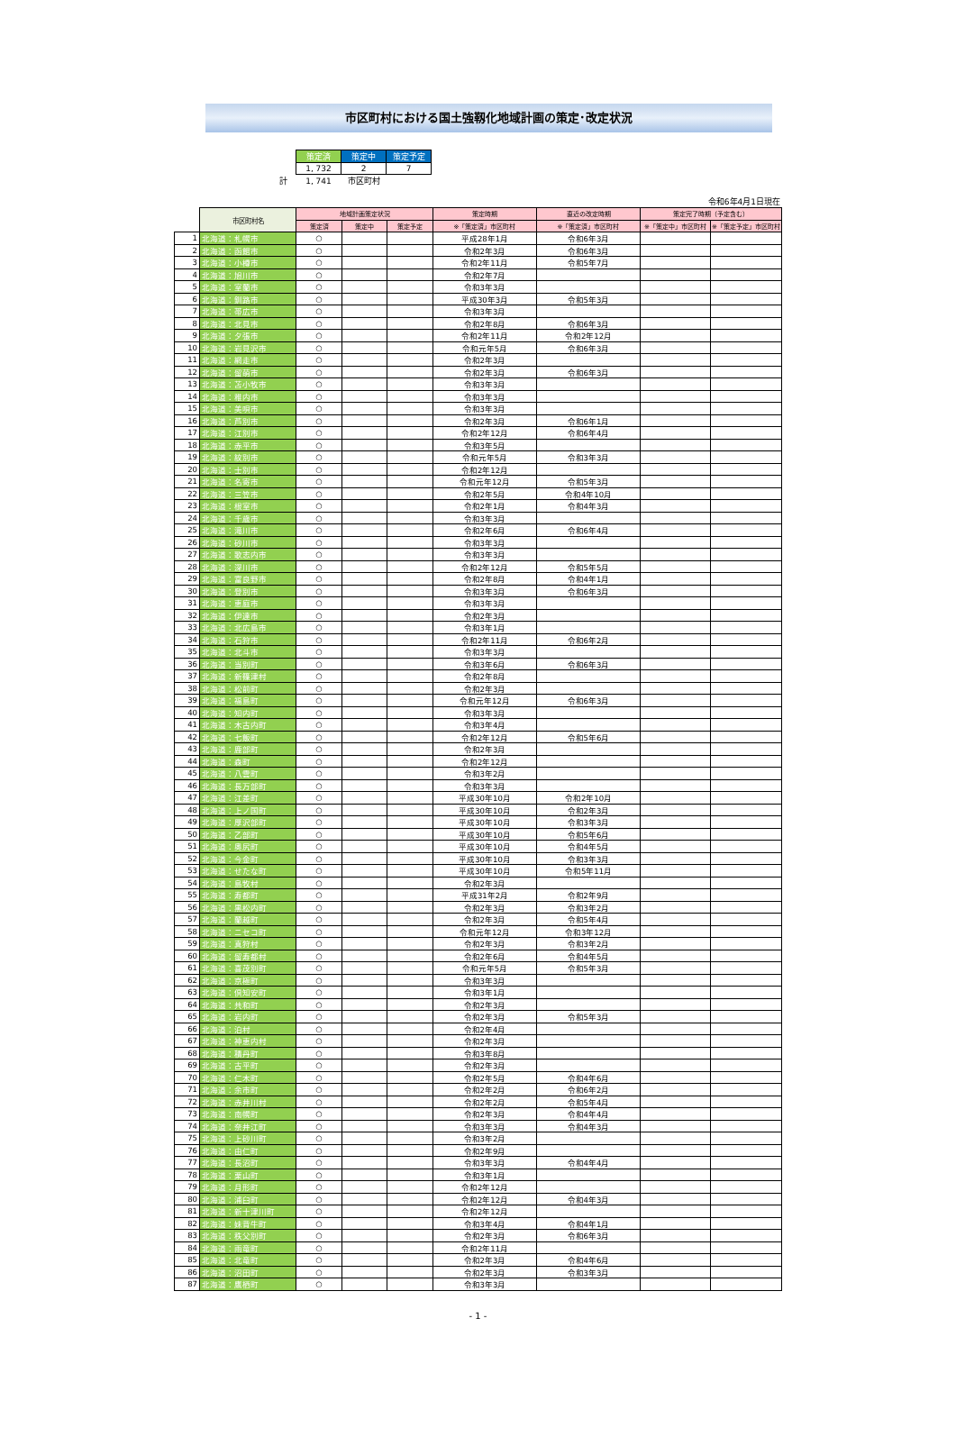市区町村における国土強靱化地域計画の策定･改定状況
| | 策定済 | 策定中 | 策定予定 |
| | 1, 732 | 2 | 7 |
| 計 | 1, 741 | 市区町村 | |
令和6年4月1日現在
| | 市区町村名 | 地域計画策定状況 | | | 策定時期 | 直近の改定時期 | 策定完了時期（予定含む） | |
| --- | --- | --- | --- | --- | --- | --- | --- | --- |
| | | 策定済 | 策定中 | 策定予定 | ※「策定済」市区町村 | ※「策定済」市区町村 | ※「策定中」市区町村 | ※「策定予定」市区町村 |
| 1 | 北海道：札幌市 | ○ | | | 平成28年1月 | 令和6年3月 | | |
| 2 | 北海道：函館市 | ○ | | | 令和2年3月 | 令和6年3月 | | |
| 3 | 北海道：小樽市 | ○ | | | 令和2年11月 | 令和5年7月 | | |
| 4 | 北海道：旭川市 | ○ | | | 令和2年7月 | | | |
| 5 | 北海道：室蘭市 | ○ | | | 令和3年3月 | | | |
| 6 | 北海道：釧路市 | ○ | | | 平成30年3月 | 令和5年3月 | | |
| 7 | 北海道：帯広市 | ○ | | | 令和3年3月 | | | |
| 8 | 北海道：北見市 | ○ | | | 令和2年8月 | 令和6年3月 | | |
| 9 | 北海道：夕張市 | ○ | | | 令和2年11月 | 令和2年12月 | | |
| 10 | 北海道：岩見沢市 | ○ | | | 令和元年5月 | 令和6年3月 | | |
| 11 | 北海道：網走市 | ○ | | | 令和2年3月 | | | |
| 12 | 北海道：留萌市 | ○ | | | 令和2年3月 | 令和6年3月 | | |
| 13 | 北海道：苫小牧市 | ○ | | | 令和3年3月 | | | |
| 14 | 北海道：稚内市 | ○ | | | 令和3年3月 | | | |
| 15 | 北海道：美唄市 | ○ | | | 令和3年3月 | | | |
| 16 | 北海道：芦別市 | ○ | | | 令和2年3月 | 令和6年1月 | | |
| 17 | 北海道：江別市 | ○ | | | 令和2年12月 | 令和6年4月 | | |
| 18 | 北海道：赤平市 | ○ | | | 令和3年5月 | | | |
| 19 | 北海道：紋別市 | ○ | | | 令和元年5月 | 令和3年3月 | | |
| 20 | 北海道：士別市 | ○ | | | 令和2年12月 | | | |
| 21 | 北海道：名寄市 | ○ | | | 令和元年12月 | 令和5年3月 | | |
| 22 | 北海道：三笠市 | ○ | | | 令和2年5月 | 令和4年10月 | | |
| 23 | 北海道：根室市 | ○ | | | 令和2年1月 | 令和4年3月 | | |
| 24 | 北海道：千歳市 | ○ | | | 令和3年3月 | | | |
| 25 | 北海道：滝川市 | ○ | | | 令和2年6月 | 令和6年4月 | | |
| 26 | 北海道：砂川市 | ○ | | | 令和3年3月 | | | |
| 27 | 北海道：歌志内市 | ○ | | | 令和3年3月 | | | |
| 28 | 北海道：深川市 | ○ | | | 令和2年12月 | 令和5年5月 | | |
| 29 | 北海道：富良野市 | ○ | | | 令和2年8月 | 令和4年1月 | | |
| 30 | 北海道：登別市 | ○ | | | 令和3年3月 | 令和6年3月 | | |
| 31 | 北海道：恵庭市 | ○ | | | 令和3年3月 | | | |
| 32 | 北海道：伊達市 | ○ | | | 令和2年3月 | | | |
| 33 | 北海道：北広島市 | ○ | | | 令和3年1月 | | | |
| 34 | 北海道：石狩市 | ○ | | | 令和2年11月 | 令和6年2月 | | |
| 35 | 北海道：北斗市 | ○ | | | 令和3年3月 | | | |
| 36 | 北海道：当別町 | ○ | | | 令和3年6月 | 令和6年3月 | | |
| 37 | 北海道：新篠津村 | ○ | | | 令和2年8月 | | | |
| 38 | 北海道：松前町 | ○ | | | 令和2年3月 | | | |
| 39 | 北海道：福島町 | ○ | | | 令和元年12月 | 令和6年3月 | | |
| 40 | 北海道：知内町 | ○ | | | 令和3年3月 | | | |
| 41 | 北海道：木古内町 | ○ | | | 令和3年4月 | | | |
| 42 | 北海道：七飯町 | ○ | | | 令和2年12月 | 令和5年6月 | | |
| 43 | 北海道：鹿部町 | ○ | | | 令和2年3月 | | | |
| 44 | 北海道：森町 | ○ | | | 令和2年12月 | | | |
| 45 | 北海道：八雲町 | ○ | | | 令和3年2月 | | | |
| 46 | 北海道：長万部町 | ○ | | | 令和3年3月 | | | |
| 47 | 北海道：江差町 | ○ | | | 平成30年10月 | 令和2年10月 | | |
| 48 | 北海道：上ノ国町 | ○ | | | 平成30年10月 | 令和2年3月 | | |
| 49 | 北海道：厚沢部町 | ○ | | | 平成30年10月 | 令和3年3月 | | |
| 50 | 北海道：乙部町 | ○ | | | 平成30年10月 | 令和5年6月 | | |
| 51 | 北海道：奥尻町 | ○ | | | 平成30年10月 | 令和4年5月 | | |
| 52 | 北海道：今金町 | ○ | | | 平成30年10月 | 令和3年3月 | | |
| 53 | 北海道：せたな町 | ○ | | | 平成30年10月 | 令和5年11月 | | |
| 54 | 北海道：島牧村 | ○ | | | 令和2年3月 | | | |
| 55 | 北海道：寿都町 | ○ | | | 平成31年2月 | 令和2年9月 | | |
| 56 | 北海道：黒松内町 | ○ | | | 令和2年3月 | 令和3年2月 | | |
| 57 | 北海道：蘭越町 | ○ | | | 令和2年3月 | 令和5年4月 | | |
| 58 | 北海道：ニセコ町 | ○ | | | 令和元年12月 | 令和3年12月 | | |
| 59 | 北海道：真狩村 | ○ | | | 令和2年3月 | 令和3年2月 | | |
| 60 | 北海道：留寿都村 | ○ | | | 令和2年6月 | 令和4年5月 | | |
| 61 | 北海道：喜茂別町 | ○ | | | 令和元年5月 | 令和5年3月 | | |
| 62 | 北海道：京極町 | ○ | | | 令和3年3月 | | | |
| 63 | 北海道：倶知安町 | ○ | | | 令和3年1月 | | | |
| 64 | 北海道：共和町 | ○ | | | 令和2年3月 | | | |
| 65 | 北海道：岩内町 | ○ | | | 令和2年3月 | 令和5年3月 | | |
| 66 | 北海道：泊村 | ○ | | | 令和2年4月 | | | |
| 67 | 北海道：神恵内村 | ○ | | | 令和2年3月 | | | |
| 68 | 北海道：積丹町 | ○ | | | 令和3年8月 | | | |
| 69 | 北海道：古平町 | ○ | | | 令和2年3月 | | | |
| 70 | 北海道：仁木町 | ○ | | | 令和2年5月 | 令和4年6月 | | |
| 71 | 北海道：余市町 | ○ | | | 令和2年2月 | 令和6年2月 | | |
| 72 | 北海道：赤井川村 | ○ | | | 令和2年2月 | 令和5年4月 | | |
| 73 | 北海道：南幌町 | ○ | | | 令和2年3月 | 令和4年4月 | | |
| 74 | 北海道：奈井江町 | ○ | | | 令和3年3月 | 令和4年3月 | | |
| 75 | 北海道：上砂川町 | ○ | | | 令和3年2月 | | | |
| 76 | 北海道：由仁町 | ○ | | | 令和2年9月 | | | |
| 77 | 北海道：長沼町 | ○ | | | 令和3年3月 | 令和4年4月 | | |
| 78 | 北海道：栗山町 | ○ | | | 令和3年1月 | | | |
| 79 | 北海道：月形町 | ○ | | | 令和2年12月 | | | |
| 80 | 北海道：浦臼町 | ○ | | | 令和2年12月 | 令和4年3月 | | |
| 81 | 北海道：新十津川町 | ○ | | | 令和2年12月 | | | |
| 82 | 北海道：妹背牛町 | ○ | | | 令和3年4月 | 令和4年1月 | | |
| 83 | 北海道：秩父別町 | ○ | | | 令和2年3月 | 令和6年3月 | | |
| 84 | 北海道：雨竜町 | ○ | | | 令和2年11月 | | | |
| 85 | 北海道：北竜町 | ○ | | | 令和2年3月 | 令和4年6月 | | |
| 86 | 北海道：沼田町 | ○ | | | 令和2年3月 | 令和3年3月 | | |
| 87 | 北海道：鷹栖町 | ○ | | | 令和3年3月 | | | |
- 1 -